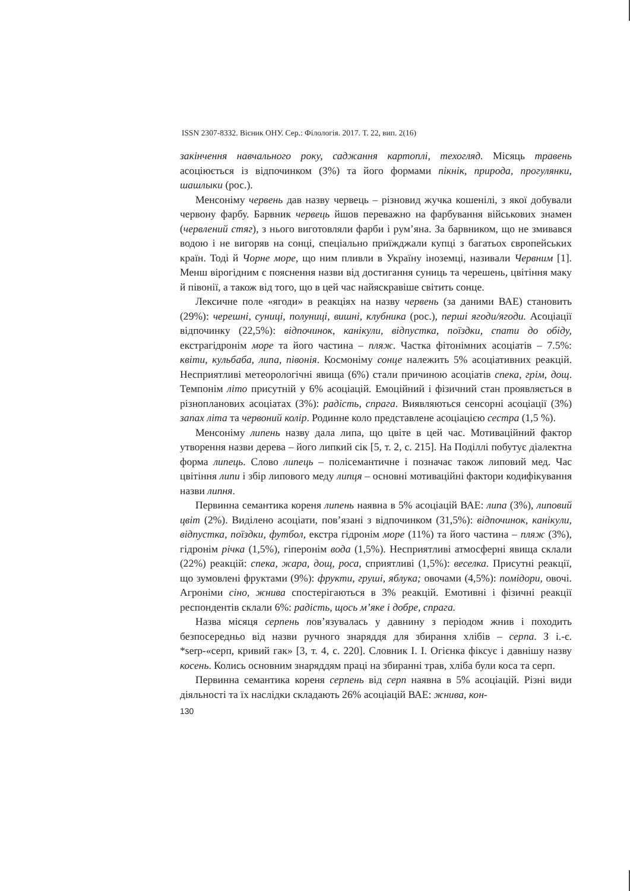ISSN 2307-8332. Вісник ОНУ. Сер.: Філологія. 2017. Т. 22, вип. 2(16)
закінчення навчального року, саджання картоплі, техогляд. Місяць травень асоціюється із відпочинком (3%) та його формами пікнік, природа, прогулянки, шашлыки (рос.).
Менсоніму червень дав назву червець – різновид жучка кошенілі, з якої добували червону фарбу. Барвник червець йшов переважно на фарбування військових знамен (червлений стяг), з нього виготовляли фарби і рум’яна. За барвником, що не змивався водою і не вигоряв на сонці, спеціально приїжджали купці з багатьох європейських країн. Тоді й Чорне море, що ним пливли в Україну іноземці, називали Червним [1]. Менш вірогідним є пояснення назви від достигання суниць та черешень, цвітіння маку й півонії, а також від того, що в цей час найяскравіше світить сонце.
Лексичне поле «ягоди» в реакціях на назву червень (за даними ВАЕ) становить (29%): черешні, суниці, полуниці, вишні, клубника (рос.), перші ягоди/ягоди. Асоціації відпочинку (22,5%): відпочинок, канікули, відпустка, поїздки, спати до обіду, екстрагідронім море та його частина – пляж. Частка фітонімних асоціатів – 7.5%: квіти, кульбаба, липа, півонія. Космоніму сонце належить 5% асоціативних реакцій. Несприятливі метеорологічні явища (6%) стали причиною асоціатів спека, грім, дощ. Темпонім літо присутній у 6% асоціацій. Емоційний і фізичний стан проявляється в різнопланових асоціатах (3%): радість, спрага. Виявляються сенсорні асоціації (3%) запах літа та червоний колір. Родинне коло представлене асоціацією сестра (1,5 %).
Менсоніму липень назву дала липа, що цвіте в цей час. Мотиваційний фактор утворення назви дерева – його липкий сік [5, т. 2, с. 215]. На Поділлі побутує діалектна форма липець. Слово липець – полісемантичне і позначає також липовий мед. Час цвітіння липи і збір липового меду липця – основні мотиваційні фактори кодифікування назви липня.
Первинна семантика кореня липень наявна в 5% асоціацій ВАЕ: липа (3%), липовий цвіт (2%). Виділено асоціати, пов’язані з відпочинком (31,5%): відпочинок, канікули, відпустка, поїздки, футбол, екстра гідронім море (11%) та його частина – пляж (3%), гідронім річка (1,5%), гіперонім вода (1,5%). Несприятливі атмосферні явища склали (22%) реакцій: спека, жара, дощ, роса, сприятливі (1,5%): веселка. Присутні реакції, що зумовлені фруктами (9%): фрукти, груші, яблука; овочами (4,5%): помідори, овочі. Агроніми сіно, жнива спостерігаються в 3% реакцій. Емотивні і фізичні реакції респондентів склали 6%: радість, щось м’яке і добре, спрага.
Назва місяця серпень пов’язувалась у давнину з періодом жнив і походить безпосередньо від назви ручного знаряддя для збирання хлібів – серпа. З і.-є. *serp-«серп, кривий гак» [3, т. 4, с. 220]. Словник І. І. Огієнка фіксує і давнішу назву косень. Колись основним знаряддям праці на збиранні трав, хліба були коса та серп.
Первинна семантика кореня серпень від серп наявна в 5% асоціацій. Різні види діяльності та їх наслідки складають 26% асоціацій ВАЕ: жнива, кон-
130